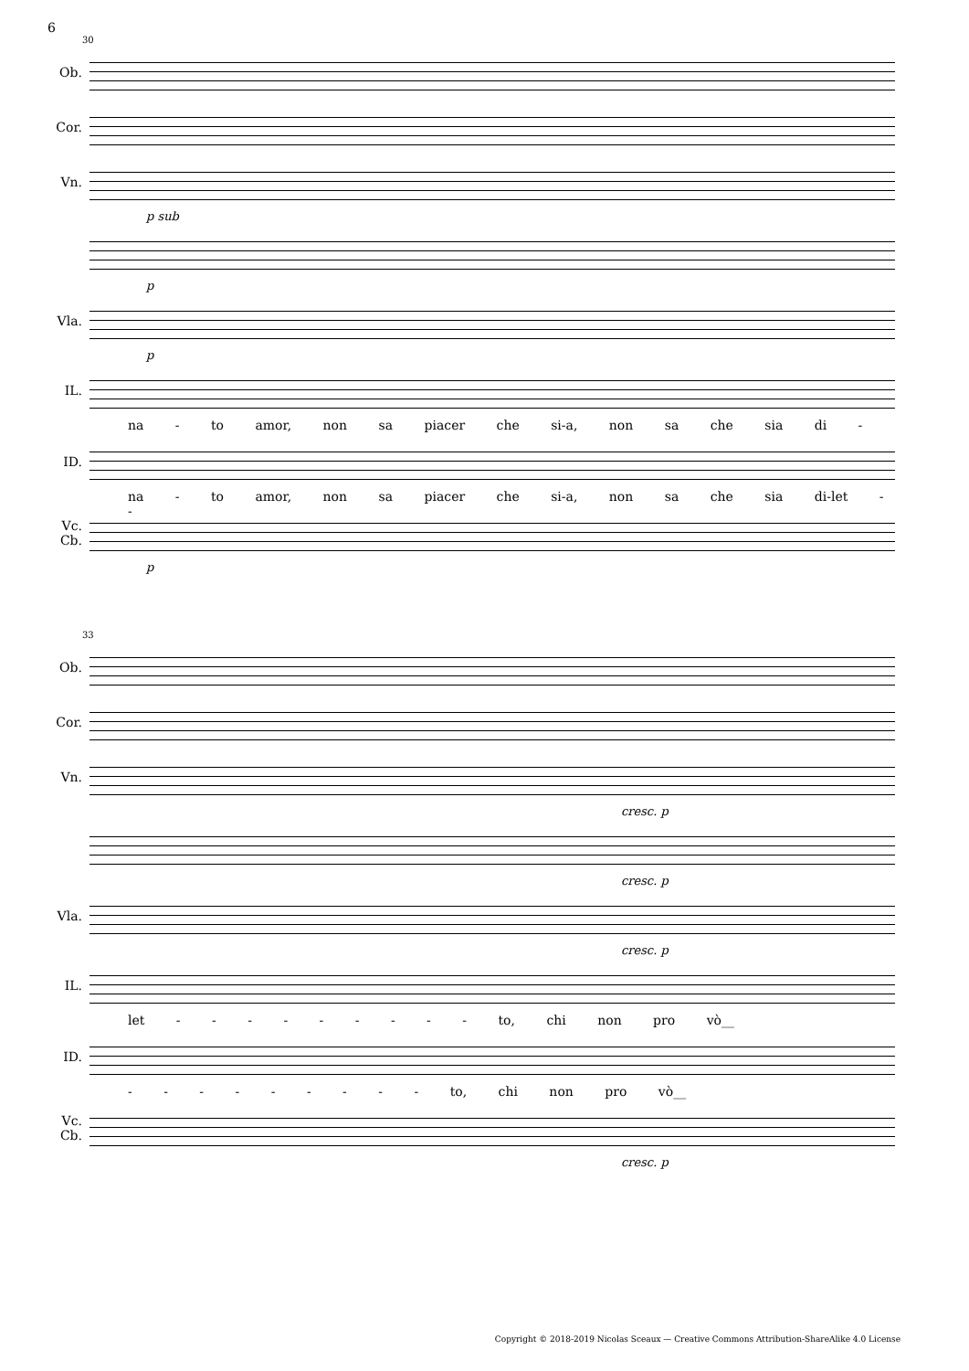6
30
Ob.
Cor.
Vn.
p sub
p
Vla.
p
IL.
na - to amor, non sa piacer che si-a, non sa che sia di -
ID.
na - to amor, non sa piacer che si-a, non sa che sia di-let - -
Vc.
Cb.
p
33
Ob.
Cor.
Vn.
cresc. p
cresc. p
Vla.
cresc. p
IL.
let - - - - - - - - - to, chi non pro vò__
ID.
- - - - - - - - - to, chi non pro vò__
Vc.
Cb.
cresc. p
Copyright © 2018-2019 Nicolas Sceaux — Creative Commons Attribution-ShareAlike 4.0 License